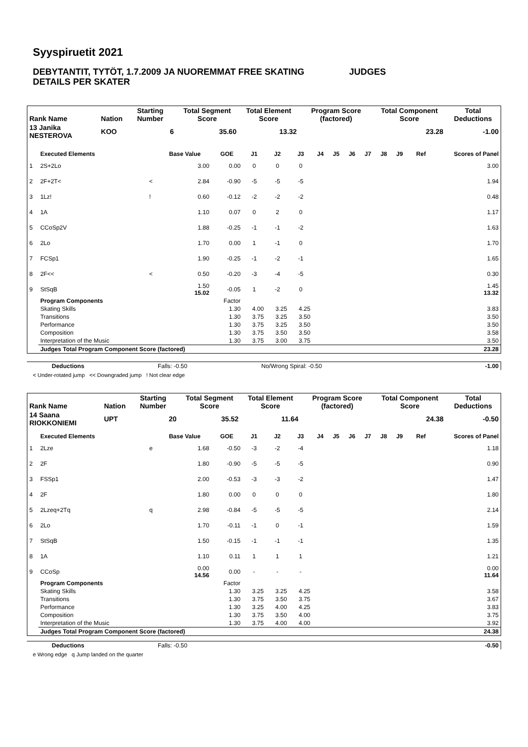Syyspiruetit 2021
DEBYTANTIT, TYTÖT, 1.7.2009 JA NUOREMMAT FREE SKATING JUDGES
DETAILS PER SKATER
| Rank Name | Nation | Starting Number | Total Segment Score | Total Element Score | Program Score (factored) | Total Component Score | Total Deductions |
| --- | --- | --- | --- | --- | --- | --- | --- |
| 13 Janika NESTEROVA | KOO | 6 | 35.60 | 13.32 | | 23.28 | -1.00 |
| | Executed Elements | | Base Value | GOE | J1 | J2 | J3 | J4 | J5 | J6 | J7 | J8 | J9 | Ref | Scores of Panel |
| --- | --- | --- | --- | --- | --- | --- | --- | --- | --- | --- | --- | --- | --- | --- | --- |
| 1 | 2S+2Lo | | 3.00 | 0.00 | 0 | 0 | 0 | | | | | | | | 3.00 |
| 2 | 2F+2T< | < | 2.84 | -0.90 | -5 | -5 | -5 | | | | | | | | 1.94 |
| 3 | 1Lz! | ! | 0.60 | -0.12 | -2 | -2 | -2 | | | | | | | | 0.48 |
| 4 | 1A | | 1.10 | 0.07 | 0 | 2 | 0 | | | | | | | | 1.17 |
| 5 | CCoSp2V | | 1.88 | -0.25 | -1 | -1 | -2 | | | | | | | | 1.63 |
| 6 | 2Lo | | 1.70 | 0.00 | 1 | -1 | 0 | | | | | | | | 1.70 |
| 7 | FCSp1 | | 1.90 | -0.25 | -1 | -2 | -1 | | | | | | | | 1.65 |
| 8 | 2F<< | < | 0.50 | -0.20 | -3 | -4 | -5 | | | | | | | | 0.30 |
| 9 | StSqB | | 1.50 15.02 | -0.05 | 1 | -2 | 0 | | | | | | | | 1.45 13.32 |
| | Program Components | | | Factor | | | | | | | | | | | |
| | Skating Skills | | | 1.30 | 4.00 | 3.25 | 4.25 | | | | | | | | 3.83 |
| | Transitions | | | 1.30 | 3.75 | 3.25 | 3.50 | | | | | | | | 3.50 |
| | Performance | | | 1.30 | 3.75 | 3.25 | 3.50 | | | | | | | | 3.50 |
| | Composition | | | 1.30 | 3.75 | 3.50 | 3.50 | | | | | | | | 3.58 |
| | Interpretation of the Music | | | 1.30 | 3.75 | 3.00 | 3.75 | | | | | | | | 3.50 |
| | Judges Total Program Component Score (factored) | | | | | | | | | | | | | | 23.28 |
| Deductions | Falls: -0.50 | No/Wrong Spiral: -0.50 | -1.00 |
< Under-rotated jump << Downgraded jump ! Not clear edge
| Rank Name | Nation | Starting Number | Total Segment Score | Total Element Score | Program Score (factored) | Total Component Score | Total Deductions |
| --- | --- | --- | --- | --- | --- | --- | --- |
| 14 Saana RIOKKONIEMI | UPT | 20 | 35.52 | 11.64 | | 24.38 | -0.50 |
| | Executed Elements | | Base Value | GOE | J1 | J2 | J3 | J4 | J5 | J6 | J7 | J8 | J9 | Ref | Scores of Panel |
| --- | --- | --- | --- | --- | --- | --- | --- | --- | --- | --- | --- | --- | --- | --- | --- |
| 1 | 2Lze | e | 1.68 | -0.50 | -3 | -2 | -4 | | | | | | | | 1.18 |
| 2 | 2F | | 1.80 | -0.90 | -5 | -5 | -5 | | | | | | | | 0.90 |
| 3 | FSSp1 | | 2.00 | -0.53 | -3 | -3 | -2 | | | | | | | | 1.47 |
| 4 | 2F | | 1.80 | 0.00 | 0 | 0 | 0 | | | | | | | | 1.80 |
| 5 | 2Lzeq+2Tq | q | 2.98 | -0.84 | -5 | -5 | -5 | | | | | | | | 2.14 |
| 6 | 2Lo | | 1.70 | -0.11 | -1 | 0 | -1 | | | | | | | | 1.59 |
| 7 | StSqB | | 1.50 | -0.15 | -1 | -1 | -1 | | | | | | | | 1.35 |
| 8 | 1A | | 1.10 | 0.11 | 1 | 1 | 1 | | | | | | | | 1.21 |
| 9 | CCoSp | | 0.00 14.56 | 0.00 | - | - | - | | | | | | | | 0.00 11.64 |
| | Program Components | | | Factor | | | | | | | | | | | |
| | Skating Skills | | | 1.30 | 3.25 | 3.25 | 4.25 | | | | | | | | 3.58 |
| | Transitions | | | 1.30 | 3.75 | 3.50 | 3.75 | | | | | | | | 3.67 |
| | Performance | | | 1.30 | 3.25 | 4.00 | 4.25 | | | | | | | | 3.83 |
| | Composition | | | 1.30 | 3.75 | 3.50 | 4.00 | | | | | | | | 3.75 |
| | Interpretation of the Music | | | 1.30 | 3.75 | 4.00 | 4.00 | | | | | | | | 3.92 |
| | Judges Total Program Component Score (factored) | | | | | | | | | | | | | | 24.38 |
| Deductions | Falls: -0.50 | -0.50 |
e Wrong edge q Jump landed on the quarter